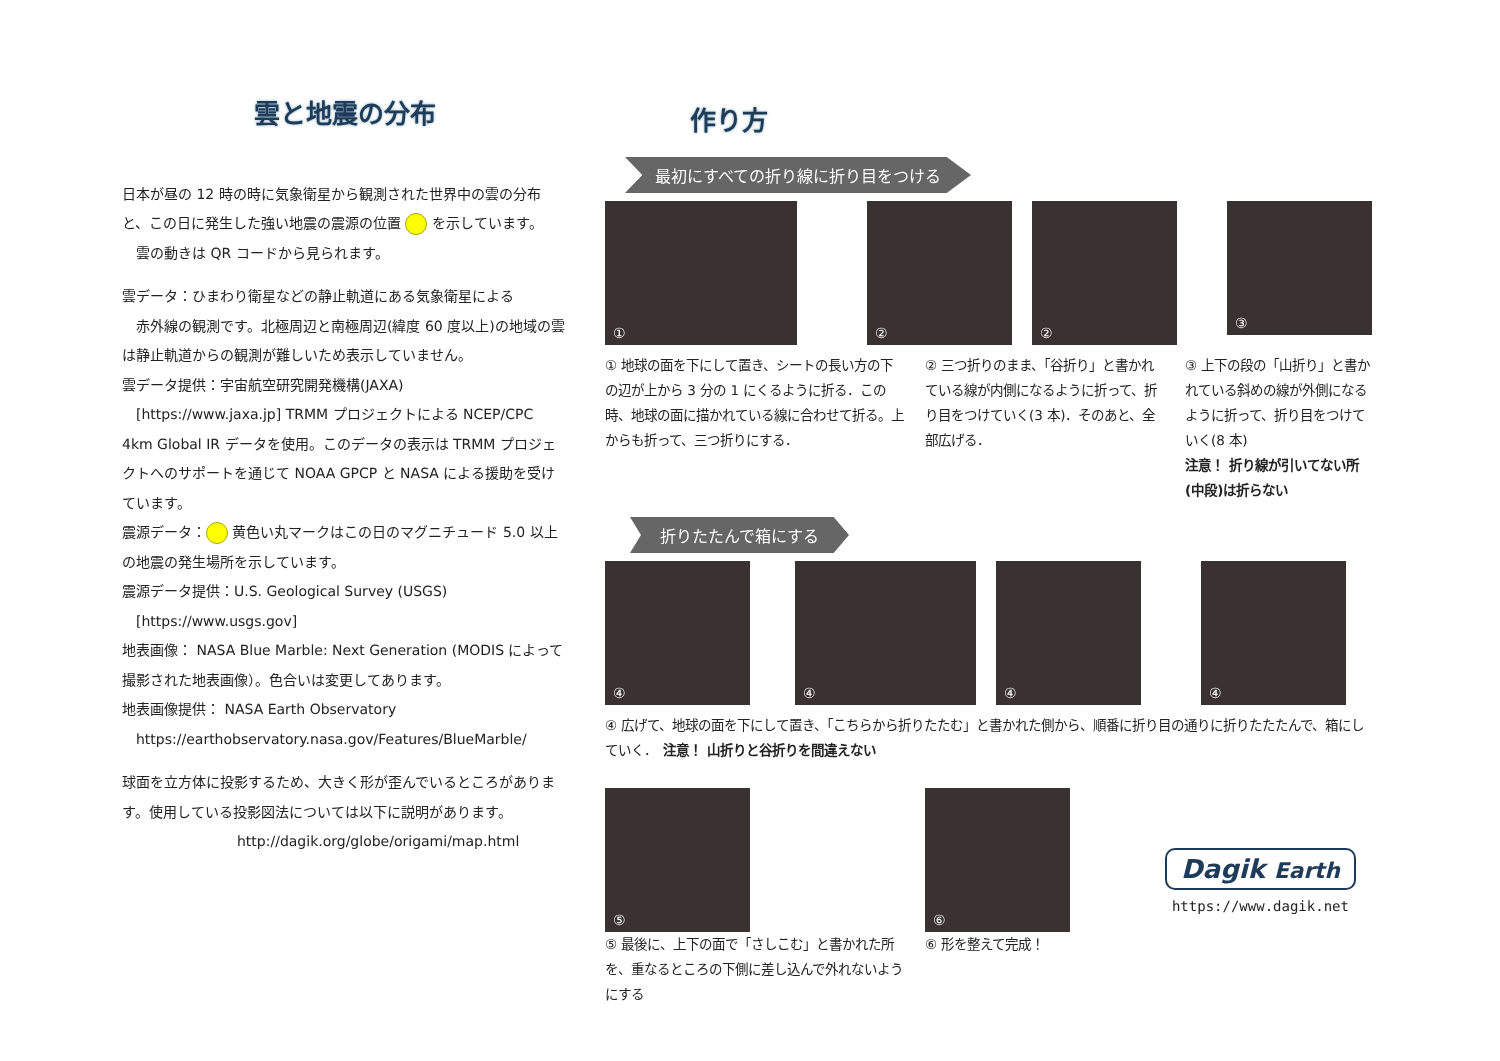雲と地震の分布
日本が昼の 12 時の時に気象衛星から観測された世界中の雲の分布と、この日に発生した強い地震の震源の位置 を示しています。
　雲の動きは QR コードから見られます。
雲データ：ひまわり衛星などの静止軌道にある気象衛星による
赤外線の観測です。北極周辺と南極周辺(緯度 60 度以上)の地域の雲は静止軌道からの観測が難しいため表示していません。
雲データ提供：宇宙航空研究開発機構(JAXA)
[https://www.jaxa.jp] TRMM プロジェクトによる NCEP/CPC 4km Global IR データを使用。このデータの表示は TRMM プロジェクトへのサポートを通じて NOAA GPCP と NASA による援助を受けています。
震源データ： 黄色い丸マークはこの日のマグニチュード 5.0 以上の地震の発生場所を示しています。
震源データ提供：U.S. Geological Survey (USGS)
[https://www.usgs.gov]
地表画像： NASA Blue Marble: Next Generation (MODIS によって撮影された地表画像）。色合いは変更してあります。
地表画像提供： NASA Earth Observatory
https://earthobservatory.nasa.gov/Features/BlueMarble/
球面を立方体に投影するため、大きく形が歪んでいるところがあります。使用している投影図法については以下に説明があります。
http://dagik.org/globe/origami/map.html
作り方
最初にすべての折り線に折り目をつける
① ② ②
③
① 地球の面を下にして置き、シートの長い方の下の辺が上から 3 分の 1 にくるように折る．この時、地球の面に描かれている線に合わせて折る。上からも折って、三つ折りにする．
② 三つ折りのまま、「谷折り」と書かれている線が内側になるように折って、折り目をつけていく(3 本)．そのあと、全部広げる．
③ 上下の段の「山折り」と書かれている斜めの線が外側になるように折って、折り目をつけていく(8 本)
注意！ 折り線が引いてない所(中段)は折らない
折りたたんで箱にする
④ ④ ④ ④
④ 広げて、地球の面を下にして置き、「こちらから折りたたむ」と書かれた側から、順番に折り目の通りに折りたたたんで、箱にしていく．　注意！ 山折りと谷折りを間違えない
⑤
⑤ 最後に、上下の面で「さしこむ」と書かれた所を、重なるところの下側に差し込んで外れないようにする
⑥
⑥ 形を整えて完成！
Dagik Earth
https://www.dagik.net